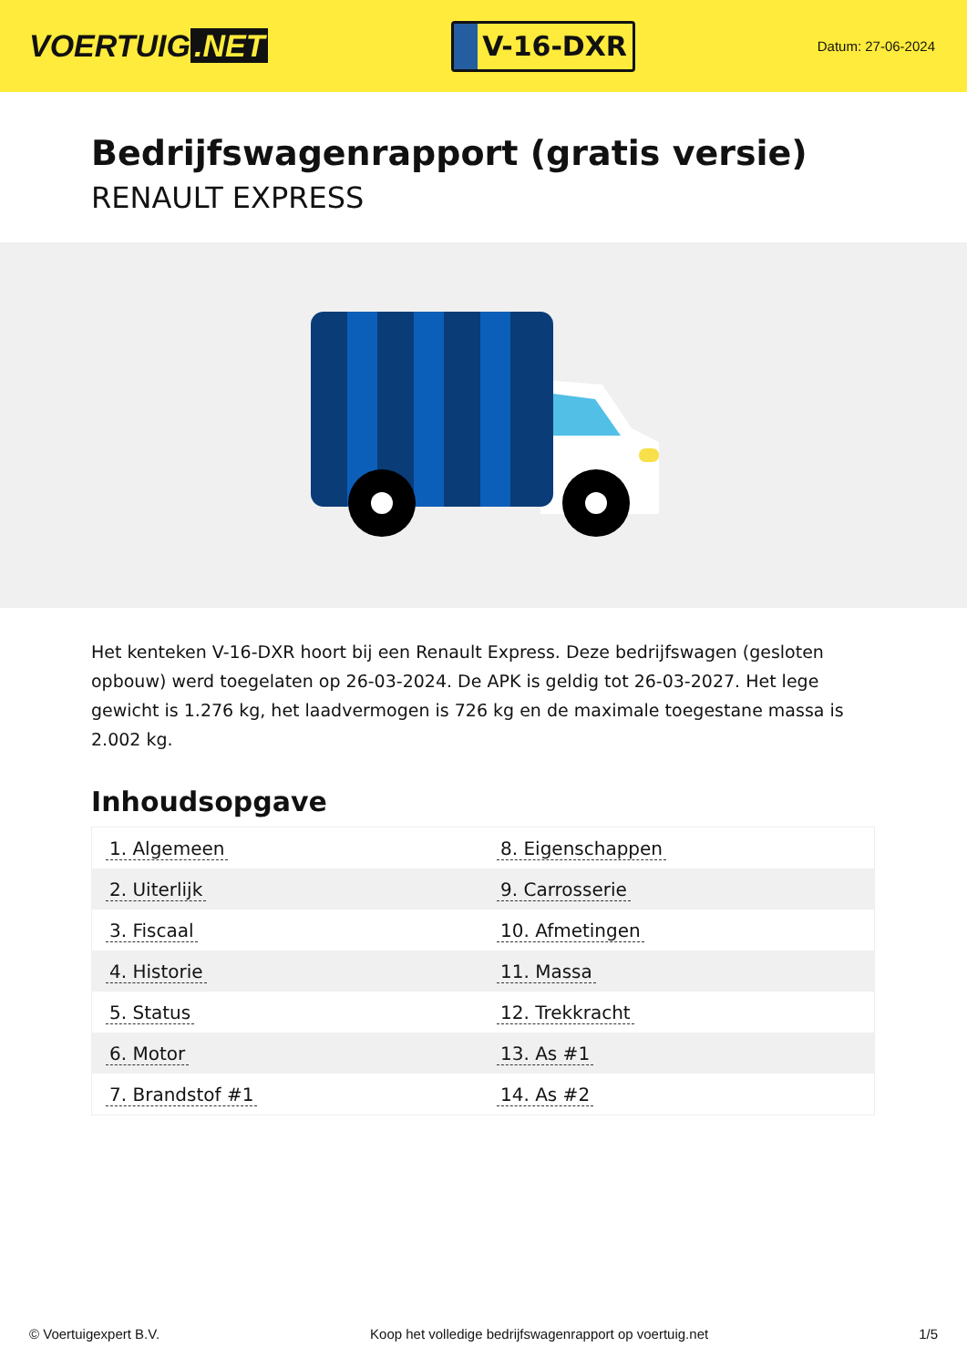VOERTUIG.NET
V-16-DXR
Datum: 27-06-2024
Bedrijfswagenrapport (gratis versie)
RENAULT EXPRESS
Het kenteken V-16-DXR hoort bij een Renault Express. Deze bedrijfswagen (gesloten opbouw) werd toegelaten op 26-03-2024. De APK is geldig tot 26-03-2027. Het lege gewicht is 1.276 kg, het laadvermogen is 726 kg en de maximale toegestane massa is 2.002 kg.
Inhoudsopgave
| 1. Algemeen | 8. Eigenschappen |
| 2. Uiterlijk | 9. Carrosserie |
| 3. Fiscaal | 10. Afmetingen |
| 4. Historie | 11. Massa |
| 5. Status | 12. Trekkracht |
| 6. Motor | 13. As #1 |
| 7. Brandstof #1 | 14. As #2 |
© Voertuigexpert B.V. Koop het volledige bedrijfswagenrapport op voertuig.net
1/5